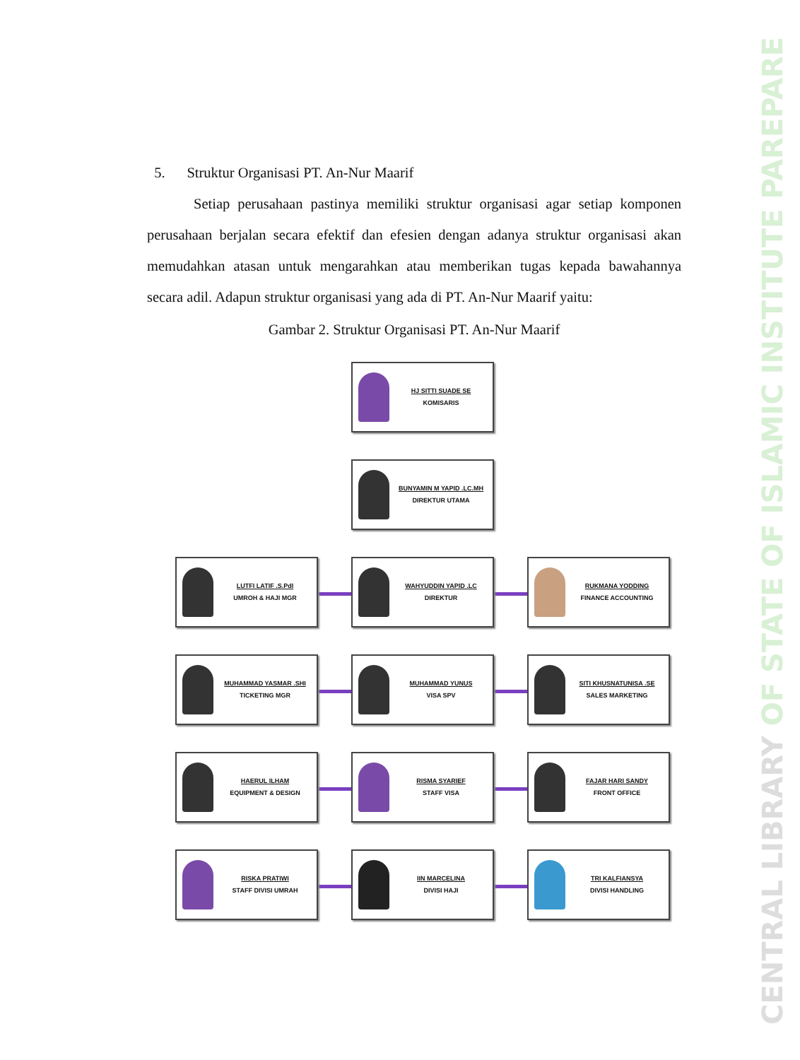CENTRAL LIBRARY OF STATE OF ISLAMIC INSTITUTE PAREPARE
5. Struktur Organisasi PT. An-Nur Maarif
Setiap perusahaan pastinya memiliki struktur organisasi agar setiap komponen perusahaan berjalan secara efektif dan efesien dengan adanya struktur organisasi akan memudahkan atasan untuk mengarahkan atau memberikan tugas kepada bawahannya secara adil. Adapun struktur organisasi yang ada di PT. An-Nur Maarif yaitu:
Gambar 2. Struktur Organisasi PT. An-Nur Maarif
HJ SITTI SUADE SE
KOMISARIS
BUNYAMIN M YAPID .LC.MH
DIREKTUR UTAMA
LUTFI LATIF .S.PdI
UMROH & HAJI MGR
WAHYUDDIN YAPID .LC
DIREKTUR
RUKMANA YODDING
FINANCE ACCOUNTING
MUHAMMAD YASMAR .SHI
TICKETING MGR
MUHAMMAD YUNUS
VISA SPV
SITI KHUSNATUNISA .SE
SALES MARKETING
HAERUL ILHAM
EQUIPMENT & DESIGN
RISMA SYARIEF
STAFF VISA
FAJAR HARI SANDY
FRONT OFFICE
RISKA PRATIWI
STAFF DIVISI UMRAH
IIN MARCELINA
DIVISI HAJI
TRI KALFIANSYA
DIVISI HANDLING